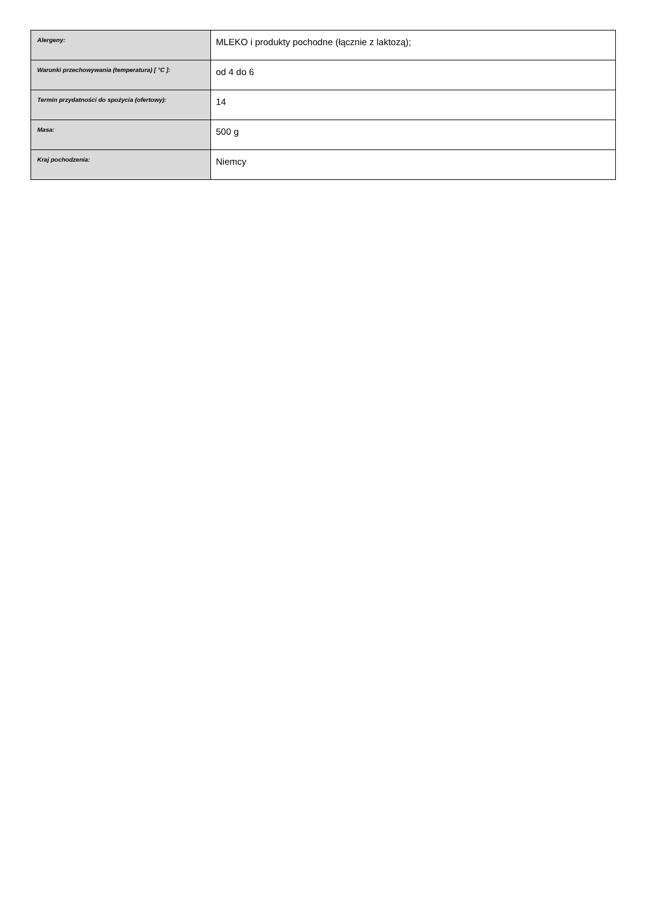| Alergeny: | MLEKO i produkty pochodne (łącznie z laktozą); |
| Warunki przechowywania (temperatura) [ °C ]: | od 4 do 6 |
| Termin przydatności do spożycia (ofertowy): | 14 |
| Masa: | 500 g |
| Kraj pochodzenia: | Niemcy |